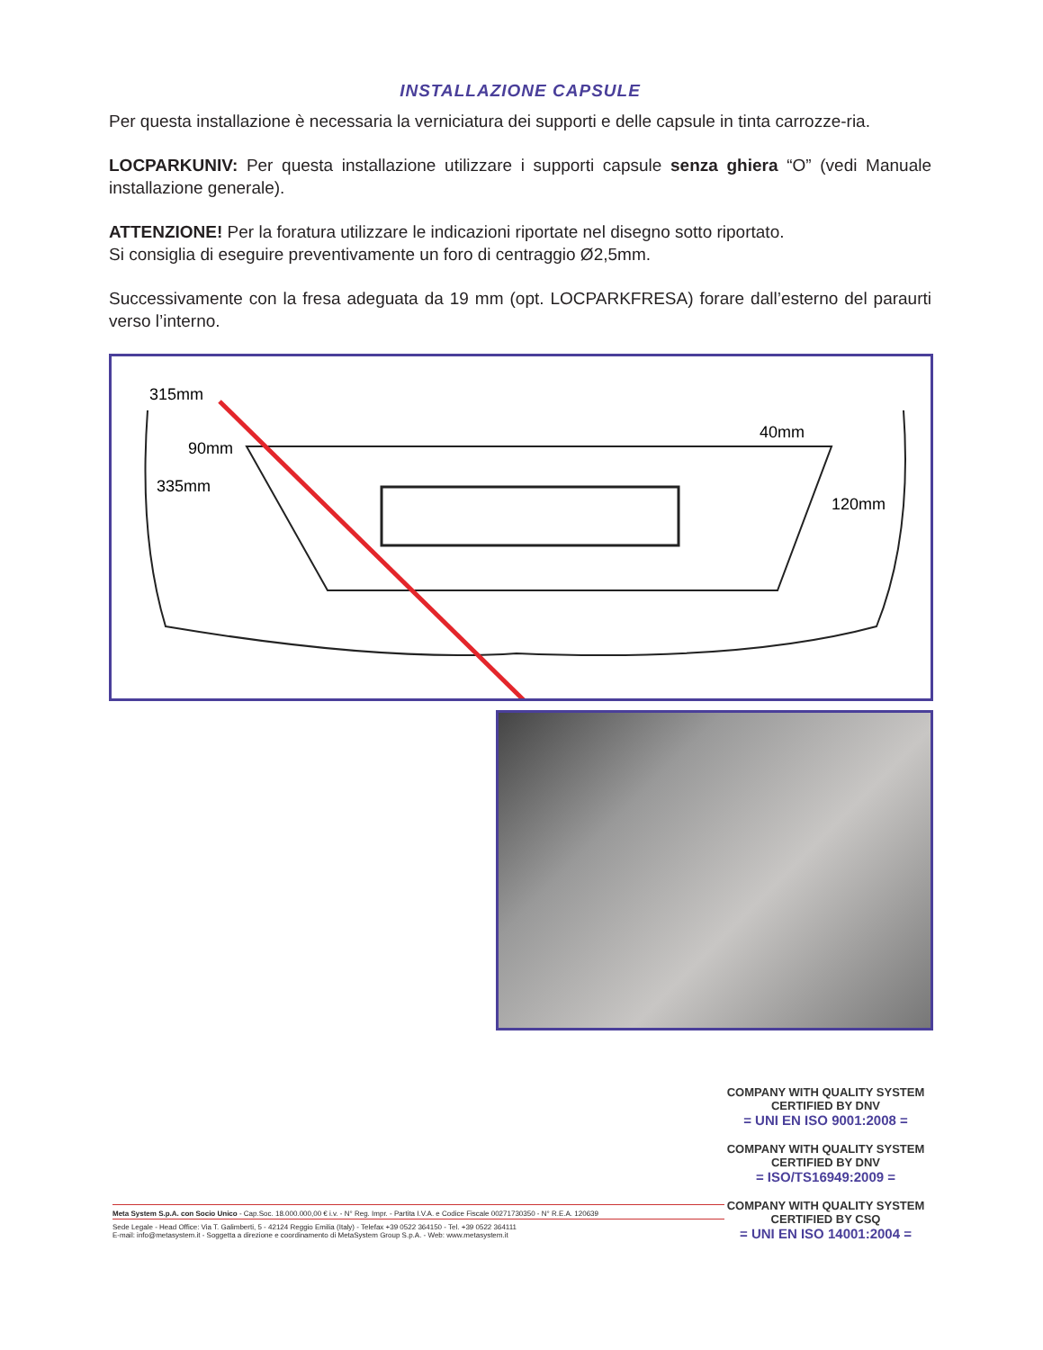INSTALLAZIONE CAPSULE
Per questa installazione è necessaria la verniciatura dei supporti e delle capsule in tinta carrozze-ria.
LOCPARKUNIV: Per questa installazione utilizzare i supporti capsule senza ghiera “O” (vedi Manuale installazione generale).
ATTENZIONE! Per la foratura utilizzare le indicazioni riportate nel disegno sotto riportato.
Si consiglia di eseguire preventivamente un foro di centraggio Ø2,5mm.
Successivamente con la fresa adeguata da 19 mm (opt. LOCPARKFRESA) forare dall’esterno del paraurti verso l’interno.
315mm
90mm
335mm
40mm
120mm
COMPANY WITH QUALITY SYSTEM
CERTIFIED BY DNV
= UNI EN ISO 9001:2008 =
COMPANY WITH QUALITY SYSTEM
CERTIFIED BY DNV
= ISO/TS16949:2009 =
COMPANY WITH QUALITY SYSTEM
CERTIFIED BY CSQ
= UNI EN ISO 14001:2004 =
Meta System S.p.A. con Socio Unico - Cap.Soc. 18.000.000,00 € i.v. - N° Reg. Impr. - Partita I.V.A. e Codice Fiscale 00271730350 - N° R.E.A. 120639
Sede Legale - Head Office: Via T. Galimberti, 5 - 42124 Reggio Emilia (Italy) - Telefax +39 0522 364150 - Tel. +39 0522 364111
E-mail: info@metasystem.it - Soggetta a direzione e coordinamento di MetaSystem Group S.p.A. - Web: www.metasystem.it